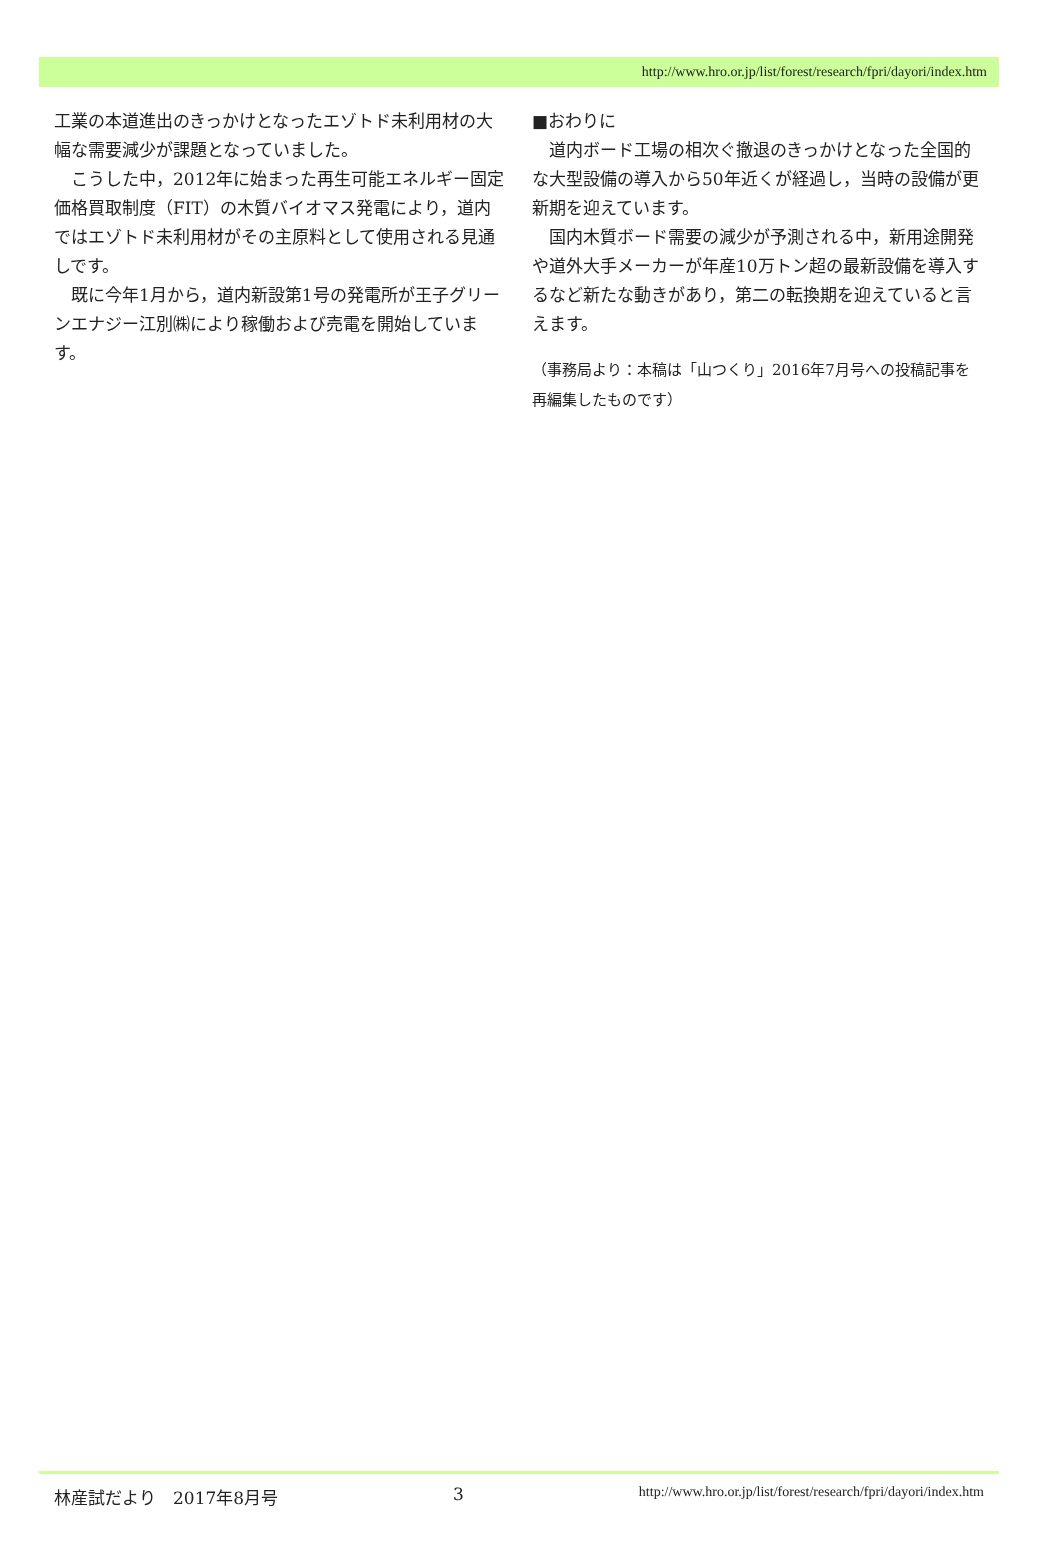http://www.hro.or.jp/list/forest/research/fpri/dayori/index.htm
工業の本道進出のきっかけとなったエゾトド未利用材の大幅な需要減少が課題となっていました。
こうした中，2012年に始まった再生可能エネルギー固定価格買取制度（FIT）の木質バイオマス発電により，道内ではエゾトド未利用材がその主原料として使用される見通しです。
既に今年1月から，道内新設第1号の発電所が王子グリーンエナジー江別㈱により稼働および売電を開始しています。
■おわりに
道内ボード工場の相次ぐ撤退のきっかけとなった全国的な大型設備の導入から50年近くが経過し，当時の設備が更新期を迎えています。
国内木質ボード需要の減少が予測される中，新用途開発や道外大手メーカーが年産10万トン超の最新設備を導入するなど新たな動きがあり，第二の転換期を迎えていると言えます。
（事務局より：本稿は「山つくり」2016年7月号への投稿記事を再編集したものです）
林産試だより　2017年8月号 3 http://www.hro.or.jp/list/forest/research/fpri/dayori/index.htm